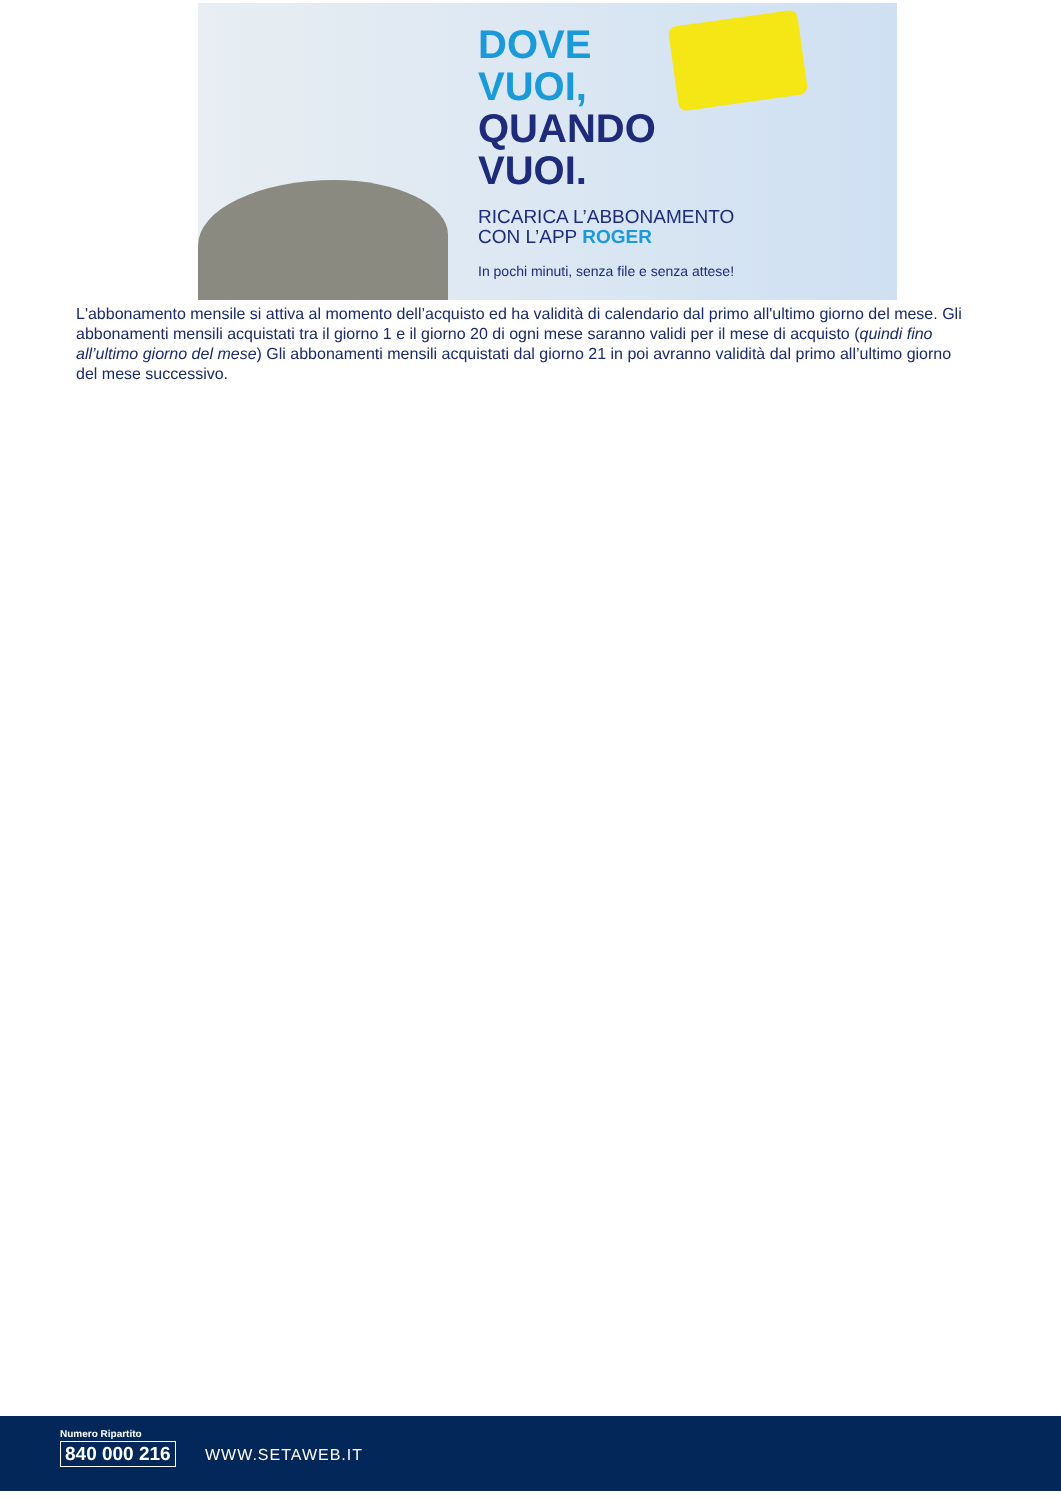DOVE
VUOI,
QUANDO
VUOI.
RICARICA L’ABBONAMENTO
CON L’APP ROGER
In pochi minuti, senza file e senza attese!
L'abbonamento mensile si attiva al momento dell’acquisto ed ha validità di calendario dal primo all'ultimo giorno del mese. Gli abbonamenti mensili acquistati tra il giorno 1 e il giorno 20 di ogni mese saranno validi per il mese di acquisto (quindi fino all’ultimo giorno del mese) Gli abbonamenti mensili acquistati dal giorno 21 in poi avranno validità dal primo all’ultimo giorno del mese successivo.
Numero Ripartito
840 000 216
WWW.SETAWEB.IT